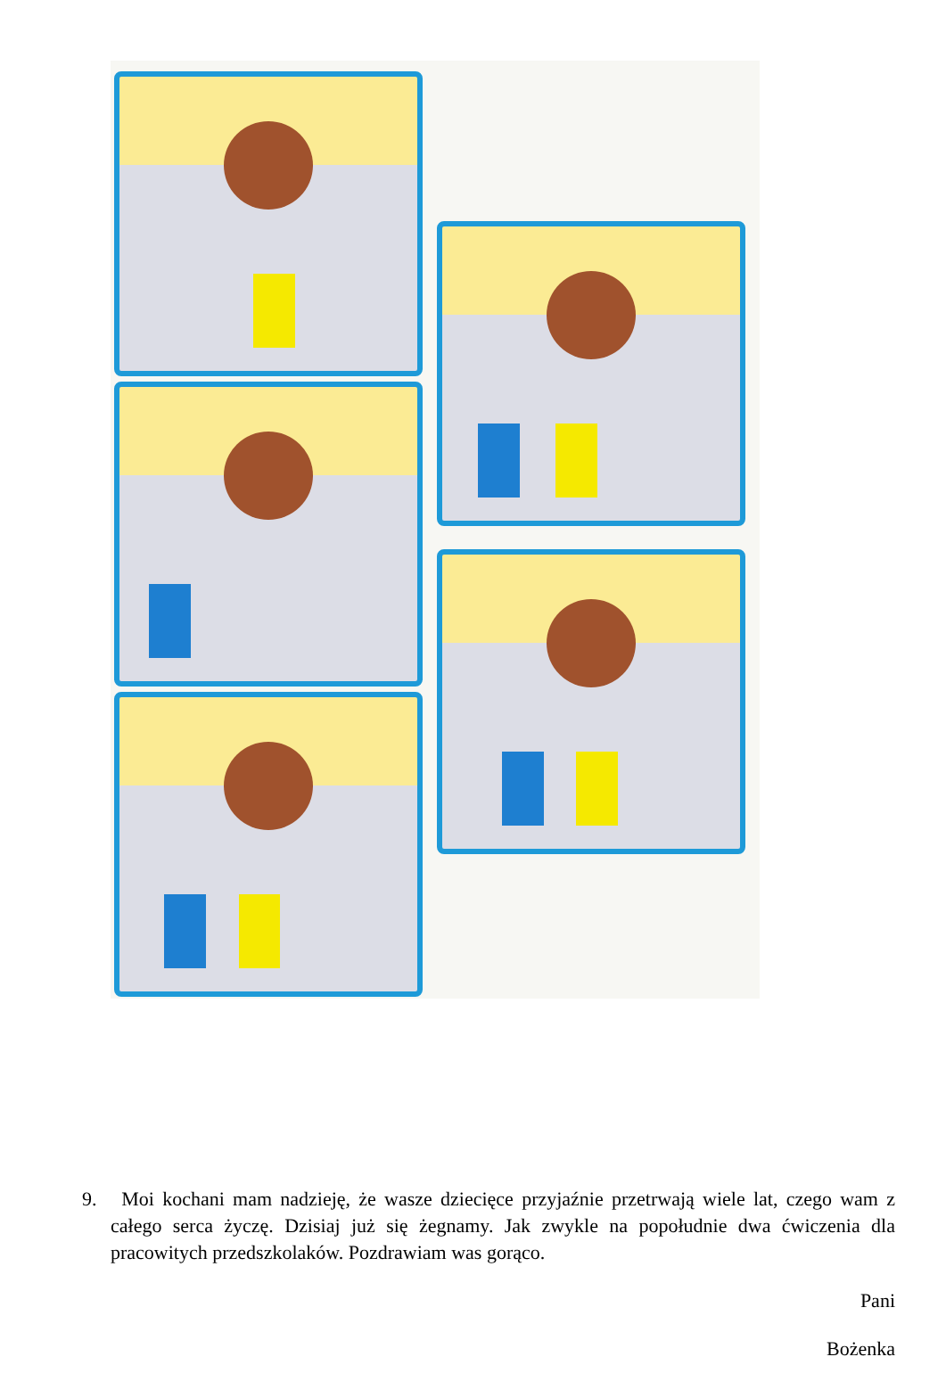9. Moi kochani mam nadzieję, że wasze dziecięce przyjaźnie przetrwają wiele lat, czego wam z całego serca życzę. Dzisiaj już się żegnamy. Jak zwykle na popołudnie dwa ćwiczenia dla pracowitych przedszkolaków. Pozdrawiam was gorąco.
Pani
Bożenka